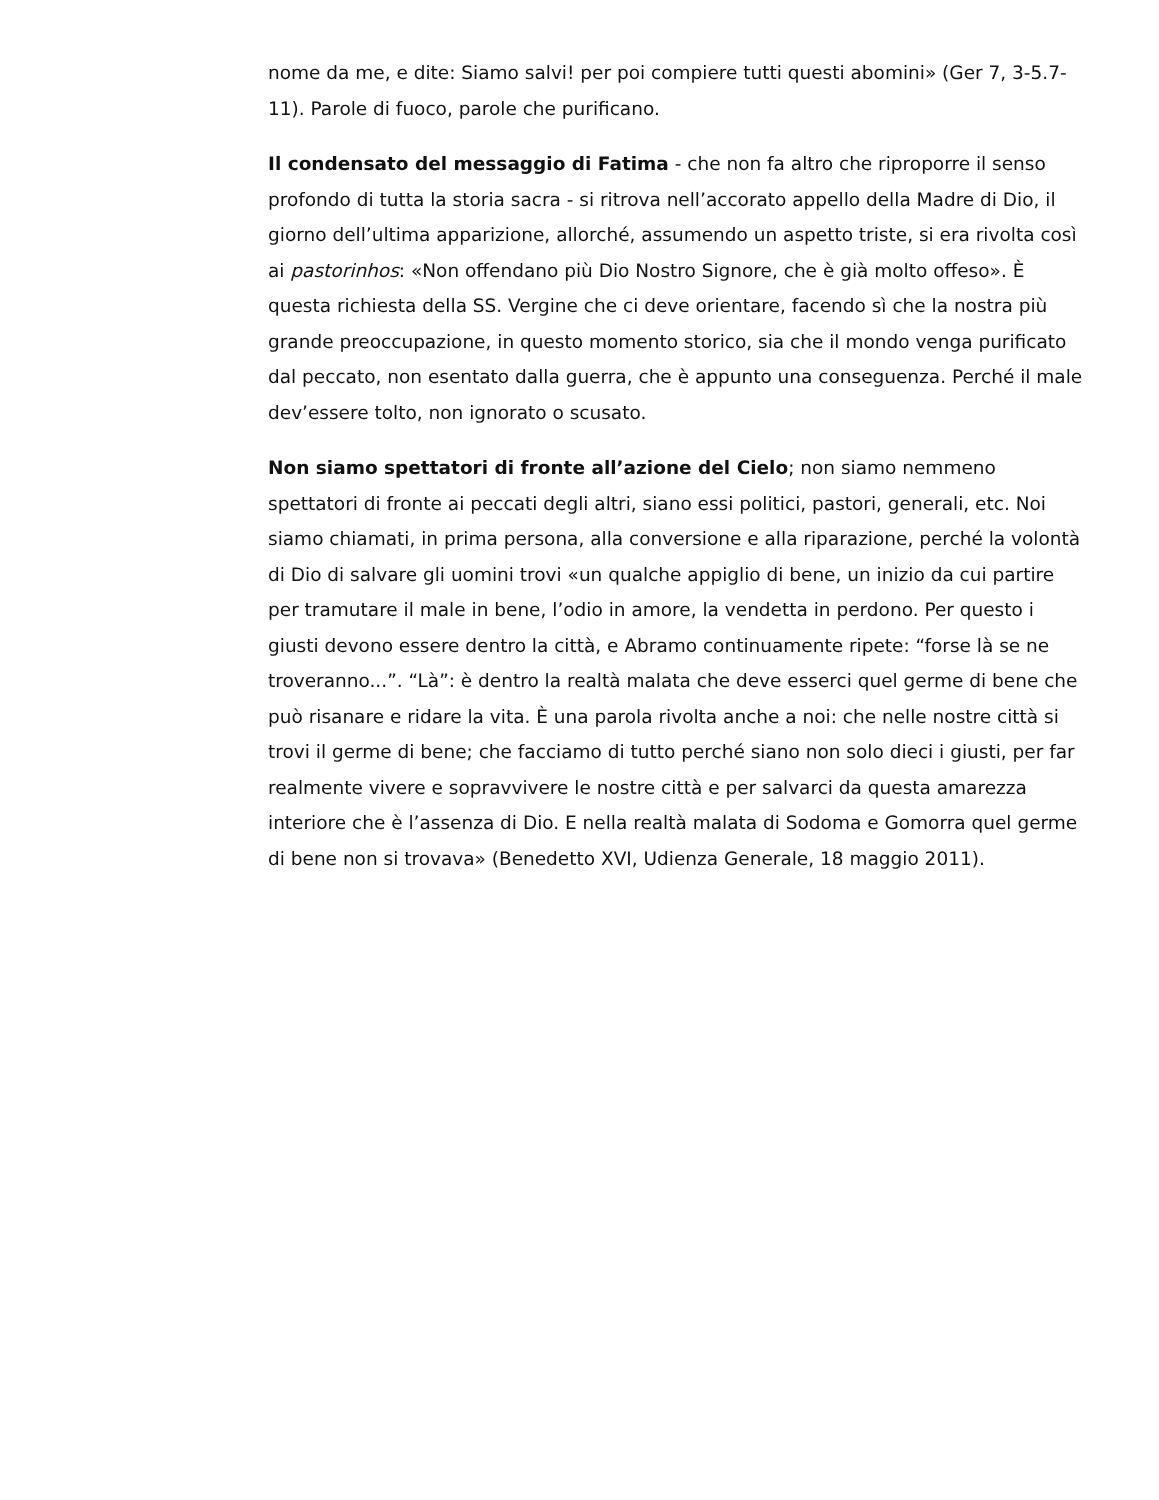nome da me, e dite: Siamo salvi! per poi compiere tutti questi abomini» (Ger 7, 3-5.7-11). Parole di fuoco, parole che purificano.
Il condensato del messaggio di Fatima - che non fa altro che riproporre il senso profondo di tutta la storia sacra - si ritrova nell’accorato appello della Madre di Dio, il giorno dell’ultima apparizione, allorché, assumendo un aspetto triste, si era rivolta così ai pastorinhos: «Non offendano più Dio Nostro Signore, che è già molto offeso». È questa richiesta della SS. Vergine che ci deve orientare, facendo sì che la nostra più grande preoccupazione, in questo momento storico, sia che il mondo venga purificato dal peccato, non esentato dalla guerra, che è appunto una conseguenza. Perché il male dev’essere tolto, non ignorato o scusato.
Non siamo spettatori di fronte all’azione del Cielo; non siamo nemmeno spettatori di fronte ai peccati degli altri, siano essi politici, pastori, generali, etc. Noi siamo chiamati, in prima persona, alla conversione e alla riparazione, perché la volontà di Dio di salvare gli uomini trovi «un qualche appiglio di bene, un inizio da cui partire per tramutare il male in bene, l’odio in amore, la vendetta in perdono. Per questo i giusti devono essere dentro la città, e Abramo continuamente ripete: “forse là se ne troveranno...”. “Là”: è dentro la realtà malata che deve esserci quel germe di bene che può risanare e ridare la vita. È una parola rivolta anche a noi: che nelle nostre città si trovi il germe di bene; che facciamo di tutto perché siano non solo dieci i giusti, per far realmente vivere e sopravvivere le nostre città e per salvarci da questa amarezza interiore che è l’assenza di Dio. E nella realtà malata di Sodoma e Gomorra quel germe di bene non si trovava» (Benedetto XVI, Udienza Generale, 18 maggio 2011).